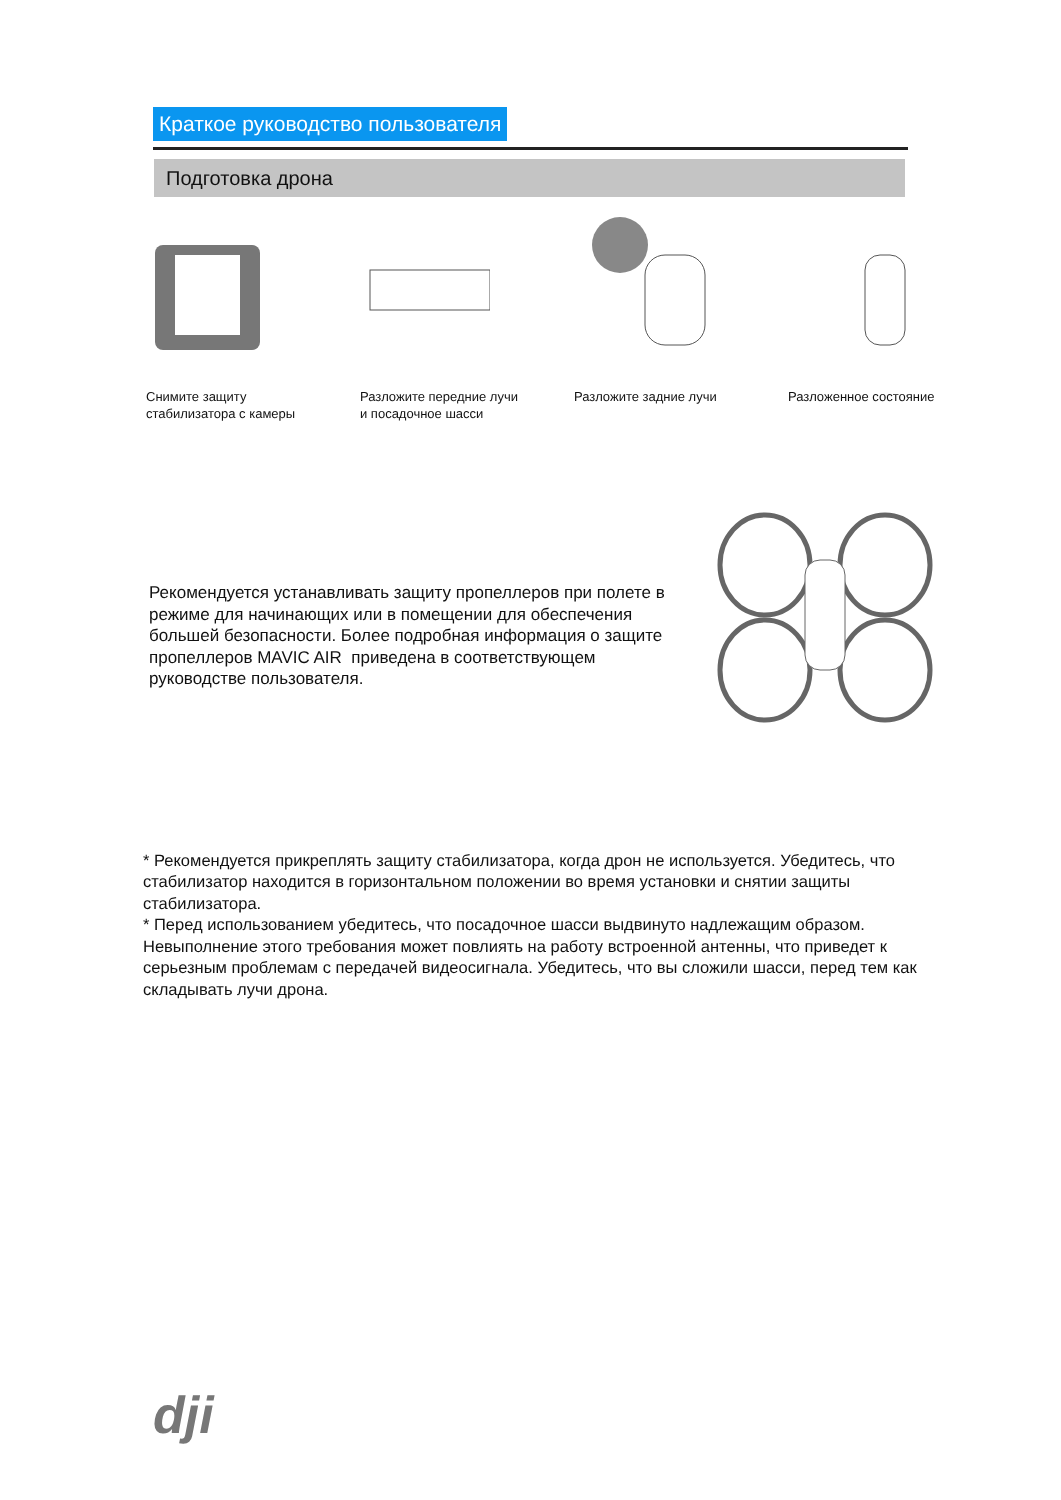Краткое руководство пользователя
Подготовка дрона
Снимите защиту
стабилизатора с камеры
Разложите передние лучи
и посадочное шасси
Разложите задние лучи Разложенное состояние
Рекомендуется устанавливать защиту пропеллеров при полете в режиме для начинающих или в помещении для обеспечения большей безопасности. Более подробная информация о защите пропеллеров MAVIC AIR приведена в соответствующем руководстве пользователя.
* Рекомендуется прикреплять защиту стабилизатора, когда дрон не используется. Убедитесь, что стабилизатор находится в горизонтальном положении во время установки и снятии защиты стабилизатора.
* Перед использованием убедитесь, что посадочное шасси выдвинуто надлежащим образом. Невыполнение этого требования может повлиять на работу встроенной антенны, что приведет к серьезным проблемам с передачей видеосигнала. Убедитесь, что вы сложили шасси, перед тем как складывать лучи дрона.
dji